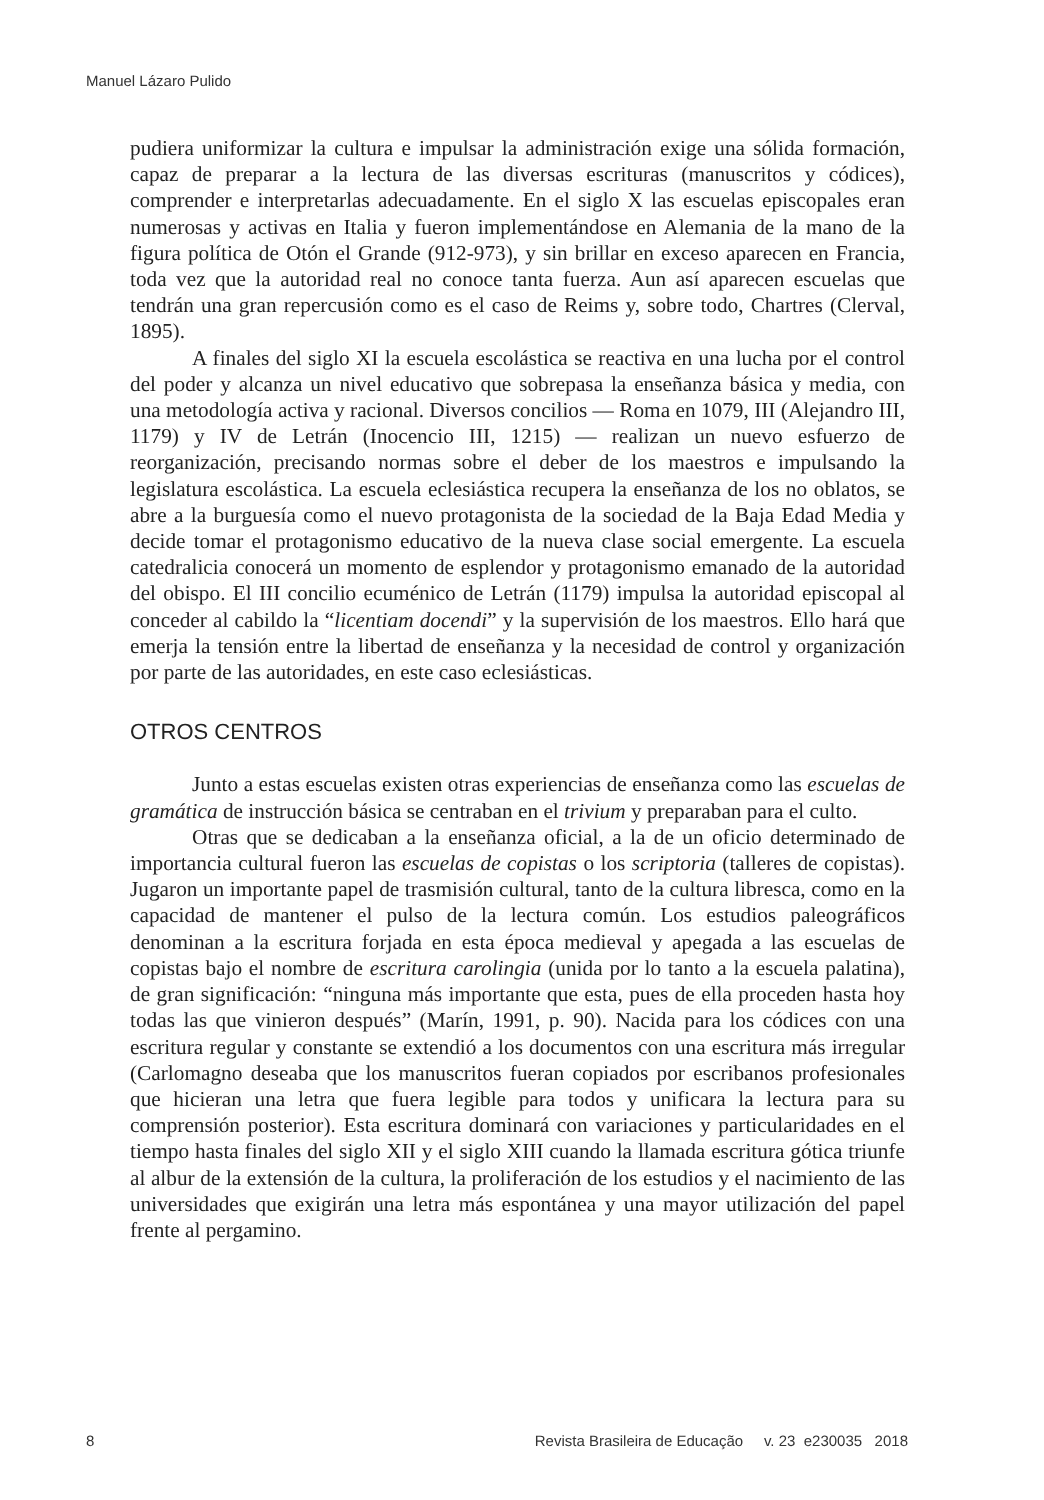Manuel Lázaro Pulido
pudiera uniformizar la cultura e impulsar la administración exige una sólida formación, capaz de preparar a la lectura de las diversas escrituras (manuscritos y códices), comprender e interpretarlas adecuadamente. En el siglo X las escuelas episcopales eran numerosas y activas en Italia y fueron implementándose en Alemania de la mano de la figura política de Otón el Grande (912-973), y sin brillar en exceso aparecen en Francia, toda vez que la autoridad real no conoce tanta fuerza. Aun así aparecen escuelas que tendrán una gran repercusión como es el caso de Reims y, sobre todo, Chartres (Clerval, 1895).
A finales del siglo XI la escuela escolástica se reactiva en una lucha por el control del poder y alcanza un nivel educativo que sobrepasa la enseñanza básica y media, con una metodología activa y racional. Diversos concilios — Roma en 1079, III (Alejandro III, 1179) y IV de Letrán (Inocencio III, 1215) — realizan un nuevo esfuerzo de reorganización, precisando normas sobre el deber de los maestros e impulsando la legislatura escolástica. La escuela eclesiástica recupera la enseñanza de los no oblatos, se abre a la burguesía como el nuevo protagonista de la sociedad de la Baja Edad Media y decide tomar el protagonismo educativo de la nueva clase social emergente. La escuela catedralicia conocerá un momento de esplendor y protagonismo emanado de la autoridad del obispo. El III concilio ecuménico de Letrán (1179) impulsa la autoridad episcopal al conceder al cabildo la “licentiam docendi” y la supervisión de los maestros. Ello hará que emerja la tensión entre la libertad de enseñanza y la necesidad de control y organización por parte de las autoridades, en este caso eclesiásticas.
OTROS CENTROS
Junto a estas escuelas existen otras experiencias de enseñanza como las escuelas de gramática de instrucción básica se centraban en el trivium y preparaban para el culto.
Otras que se dedicaban a la enseñanza oficial, a la de un oficio determinado de importancia cultural fueron las escuelas de copistas o los scriptoria (talleres de copistas). Jugaron un importante papel de trasmisión cultural, tanto de la cultura libresca, como en la capacidad de mantener el pulso de la lectura común. Los estudios paleográficos denominan a la escritura forjada en esta época medieval y apegada a las escuelas de copistas bajo el nombre de escritura carolingia (unida por lo tanto a la escuela palatina), de gran significación: “ninguna más importante que esta, pues de ella proceden hasta hoy todas las que vinieron después” (Marín, 1991, p. 90). Nacida para los códices con una escritura regular y constante se extendió a los documentos con una escritura más irregular (Carlomagno deseaba que los manuscritos fueran copiados por escribanos profesionales que hicieran una letra que fuera legible para todos y unificara la lectura para su comprensión posterior). Esta escritura dominará con variaciones y particularidades en el tiempo hasta finales del siglo XII y el siglo XIII cuando la llamada escritura gótica triunfe al albur de la extensión de la cultura, la proliferación de los estudios y el nacimiento de las universidades que exigirán una letra más espontánea y una mayor utilización del papel frente al pergamino.
8 Revista Brasileira de Educação v. 23 e230035 2018